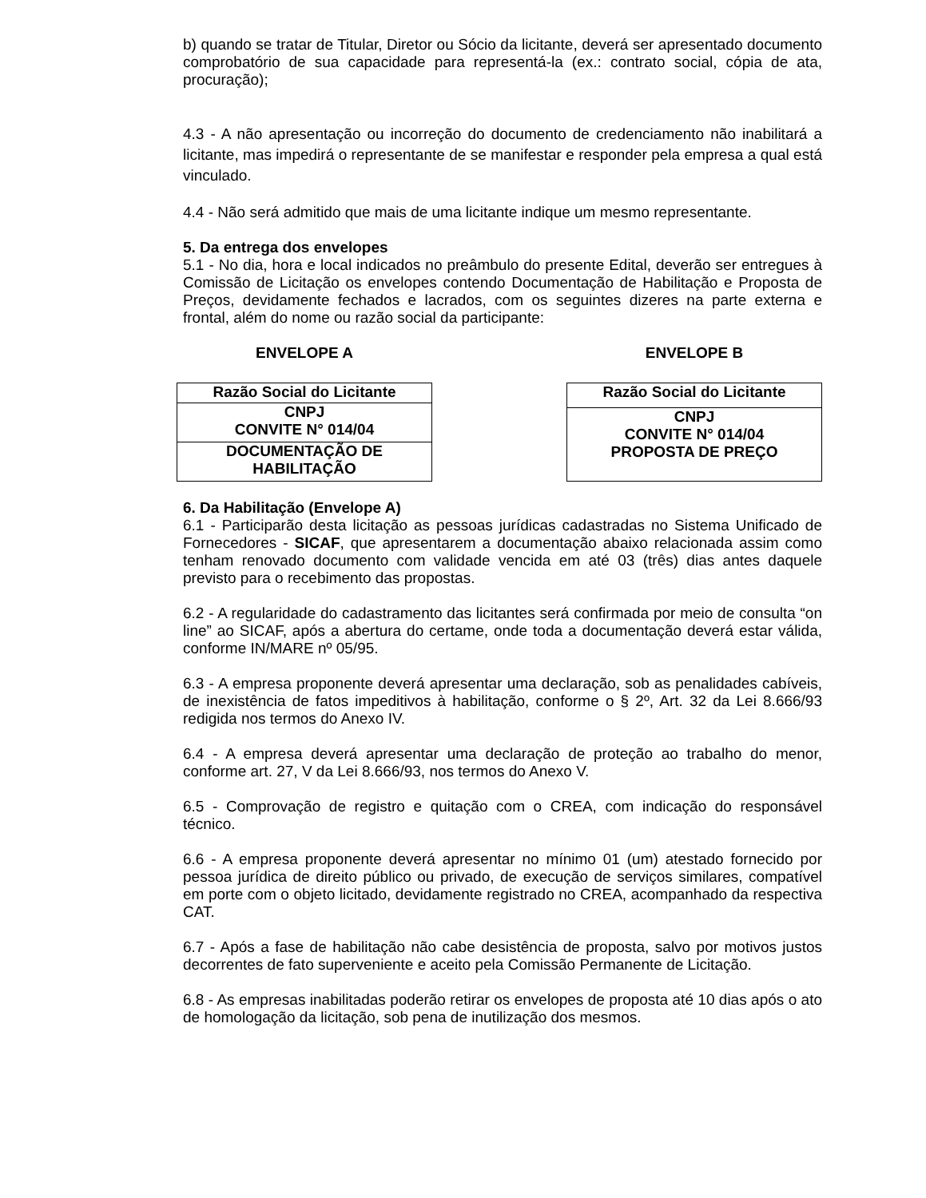b) quando se tratar de Titular, Diretor ou Sócio da licitante, deverá ser apresentado documento comprobatório de sua capacidade para representá-la (ex.: contrato social, cópia de ata, procuração);
4.3 - A não apresentação ou incorreção do documento de credenciamento não inabilitará a licitante, mas impedirá o representante de se manifestar e responder pela empresa a qual está vinculado.
4.4 - Não será admitido que mais de uma licitante indique um mesmo representante.
5. Da entrega dos envelopes
5.1 - No dia, hora e local indicados no preâmbulo do presente Edital, deverão ser entregues à Comissão de Licitação os envelopes contendo Documentação de Habilitação e Proposta de Preços, devidamente fechados e lacrados, com os seguintes dizeres na parte externa e frontal, além do nome ou razão social da participante:
ENVELOPE A
| Razão Social do Licitante |
| CNPJ CONVITE N° 014/04 |
| DOCUMENTAÇÃO DE HABILITAÇÃO |
ENVELOPE B
| Razão Social do Licitante |
| CNPJ CONVITE N° 014/04 PROPOSTA DE PREÇO |
6. Da Habilitação (Envelope A)
6.1 - Participarão desta licitação as pessoas jurídicas cadastradas no Sistema Unificado de Fornecedores - SICAF, que apresentarem a documentação abaixo relacionada assim como tenham renovado documento com validade vencida em até 03 (três) dias antes daquele previsto para o recebimento das propostas.
6.2 - A regularidade do cadastramento das licitantes será confirmada por meio de consulta “on line” ao SICAF, após a abertura do certame, onde toda a documentação deverá estar válida, conforme IN/MARE nº 05/95.
6.3 - A empresa proponente deverá apresentar uma declaração, sob as penalidades cabíveis, de inexistência de fatos impeditivos à habilitação, conforme o § 2º, Art. 32 da Lei 8.666/93 redigida nos termos do Anexo IV.
6.4 - A empresa deverá apresentar uma declaração de proteção ao trabalho do menor, conforme art. 27, V da Lei 8.666/93, nos termos do Anexo V.
6.5 - Comprovação de registro e quitação com o CREA, com indicação do responsável técnico.
6.6 - A empresa proponente deverá apresentar no mínimo 01 (um) atestado fornecido por pessoa jurídica de direito público ou privado, de execução de serviços similares, compatível em porte com o objeto licitado, devidamente registrado no CREA, acompanhado da respectiva CAT.
6.7 - Após a fase de habilitação não cabe desistência de proposta, salvo por motivos justos decorrentes de fato superveniente e aceito pela Comissão Permanente de Licitação.
6.8 - As empresas inabilitadas poderão retirar os envelopes de proposta até 10 dias após o ato de homologação da licitação, sob pena de inutilização dos mesmos.